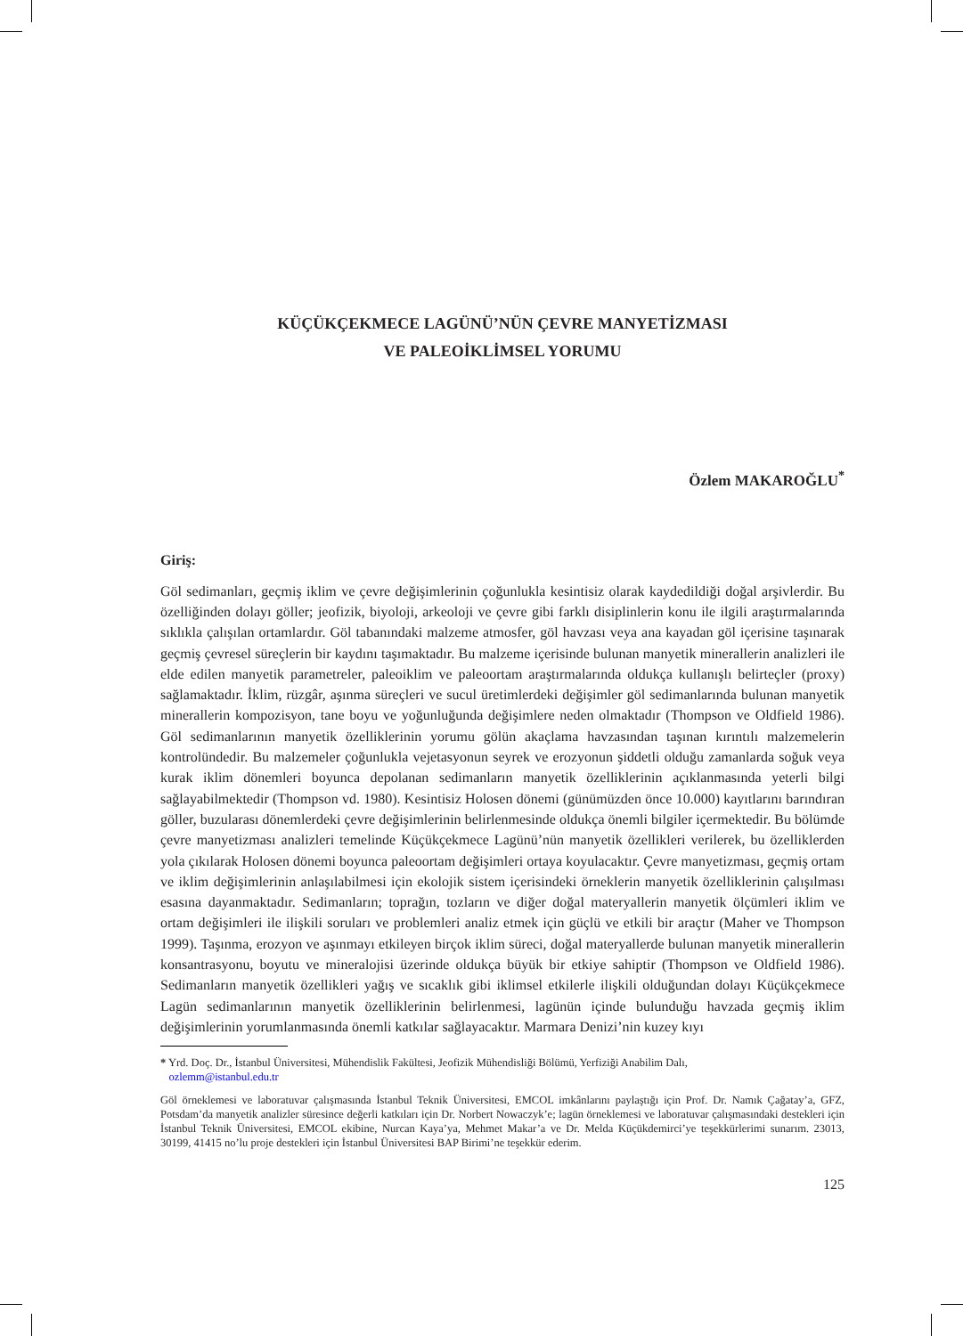KÜÇÜKÇEKMECE LAGÜNÜ’NÜN ÇEVRE MANYETİZMASI
VE PALEOİKLİMSEL YORUMU
Özlem MAKAROĞLU<sup>*</sup>
Giriş:
Göl sedimanları, geçmiş iklim ve çevre değişimlerinin çoğunlukla kesintisiz olarak kaydedildiği doğal arşivlerdir. Bu özelliğinden dolayı göller; jeofizik, biyoloji, arkeoloji ve çevre gibi farklı disiplinlerin konu ile ilgili araştırmalarında sıklıkla çalışılan ortamlardır. Göl tabanındaki malzeme atmosfer, göl havzası veya ana kayadan göl içerisine taşınarak geçmiş çevresel süreçlerin bir kaydını taşımaktadır. Bu malzeme içerisinde bulunan manyetik minerallerin analizleri ile elde edilen manyetik parametreler, paleoiklim ve paleoortam araştırmalarında oldukça kullanışlı belirteçler (proxy) sağlamaktadır. İklim, rüzgâr, aşınma süreçleri ve sucul üretimlerdeki değişimler göl sedimanlarında bulunan manyetik mine­rallerin kompozisyon, tane boyu ve yoğunluğunda değişimlere neden olmaktadır (Thompson ve Old­field 1986). Göl sedimanlarının manyetik özelliklerinin yorumu gölün akaçlama havzasından taşınan kırıntılı malzemelerin kontrolündedir. Bu malzemeler çoğunlukla vejetasyonun seyrek ve erozyonun şiddetli olduğu zamanlarda soğuk veya kurak iklim dönemleri boyunca depolanan sedimanların manye­tik özelliklerinin açıklanmasında yeterli bilgi sağlayabilmektedir (Thompson vd. 1980). Kesintisiz Ho­losen dönemi (günümüzden önce 10.000) kayıtlarını barındıran göller, buzularası dönemlerdeki çevre değişimlerinin belirlenmesinde oldukça önemli bilgiler içermektedir. Bu bölümde çevre manyetizması analizleri temelinde Küçükçekmece Lagünü’nün manyetik özellikleri verilerek, bu özelliklerden yola çıkılarak Holosen dönemi boyunca paleoortam değişimleri ortaya koyulacaktır. Çevre manyetizması, geçmiş ortam ve iklim değişimlerinin anlaşılabilmesi için ekolojik sistem içerisindeki örneklerin man­yetik özelliklerinin çalışılması esasına dayanmaktadır. Sedimanların; toprağın, tozların ve diğer doğal materyallerin manyetik ölçümleri iklim ve ortam değişimleri ile ilişkili soruları ve problemleri analiz etmek için güçlü ve etkili bir araçtır (Maher ve Thompson 1999). Taşınma, erozyon ve aşınmayı etki­leyen birçok iklim süreci, doğal materyallerde bulunan manyetik minerallerin konsantrasyonu, boyutu ve mineralojisi üzerinde oldukça büyük bir etkiye sahiptir (Thompson ve Oldfield 1986). Sedimanların manyetik özellikleri yağış ve sıcaklık gibi iklimsel etkilerle ilişkili olduğundan dolayı Küçükçekmece Lagün sedimanlarının manyetik özelliklerinin belirlenmesi, lagünün içinde bulunduğu havzada geçmiş iklim değişimlerinin yorumlanmasında önemli katkılar sağlayacaktır. Marmara Denizi’nin kuzey kıyı­
* Yrd. Doç. Dr., İstanbul Üniversitesi, Mühendislik Fakültesi, Jeofizik Mühendisliği Bölümü, Yerfiziği Anabilim Dalı,
ozlemm@istanbul.edu.tr
Göl örneklemesi ve laboratuvar çalışmasında İstanbul Teknik Üniversitesi, EMCOL imkânlarını paylaştığı için Prof. Dr. Namık Çağatay’a, GFZ, Potsdam’da manyetik analizler süresince değerli katkıları için Dr. Norbert Nowaczyk’e; lagün örnek­lemesi ve laboratuvar çalışmasındaki destekleri için İstanbul Teknik Üniversitesi, EMCOL ekibine, Nurcan Kaya’ya, Mehmet Makar’a ve Dr. Melda Küçükdemirci’ye teşekkürlerimi sunarım. 23013, 30199, 41415 no’lu proje destekleri için İstanbul Üniversitesi BAP Birimi’ne teşekkür ederim.
125